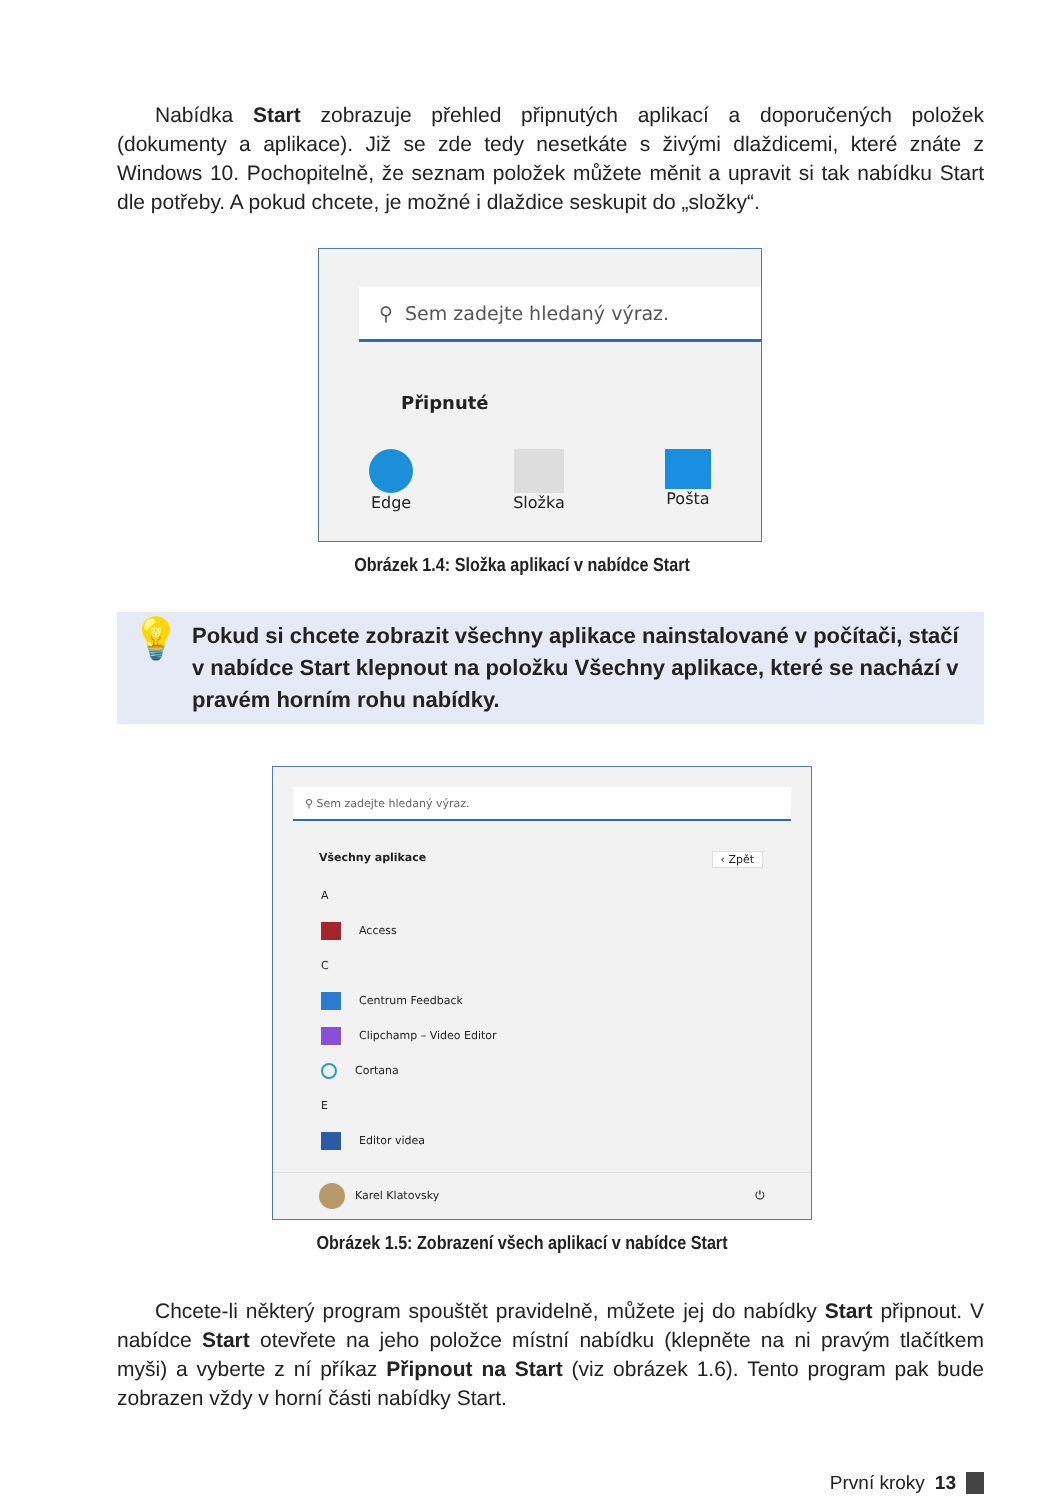Nabídka Start zobrazuje přehled připnutých aplikací a doporučených položek (dokumenty a aplikace). Již se zde tedy nesetkáte s živými dlaždicemi, které znáte z Windows 10. Pochopitelně, že seznam položek můžete měnit a upravit si tak nabídku Start dle potřeby. A pokud chcete, je možné i dlaždice seskupit do „složky“.
⚲ Sem zadejte hledaný výraz.
Připnuté
Edge Složka Pošta
Obrázek 1.4: Složka aplikací v nabídce Start
💡 Pokud si chcete zobrazit všechny aplikace nainstalované v počítači, stačí v nabídce Start klepnout na položku Všechny aplikace, které se nachází v pravém horním rohu nabídky.
⚲ Sem zadejte hledaný výraz.
Všechny aplikace ‹ Zpět
A
Access
C
Centrum Feedback
Clipchamp – Video Editor
Cortana
E
Editor videa
Karel Klatovsky ⏻
Obrázek 1.5: Zobrazení všech aplikací v nabídce Start
Chcete-li některý program spouštět pravidelně, můžete jej do nabídky Start připnout. V nabídce Start otevřete na jeho položce místní nabídku (klepněte na ni pravým tlačítkem myši) a vyberte z ní příkaz Připnout na Start (viz obrázek 1.6). Tento program pak bude zobrazen vždy v horní části nabídky Start.
První kroky 13